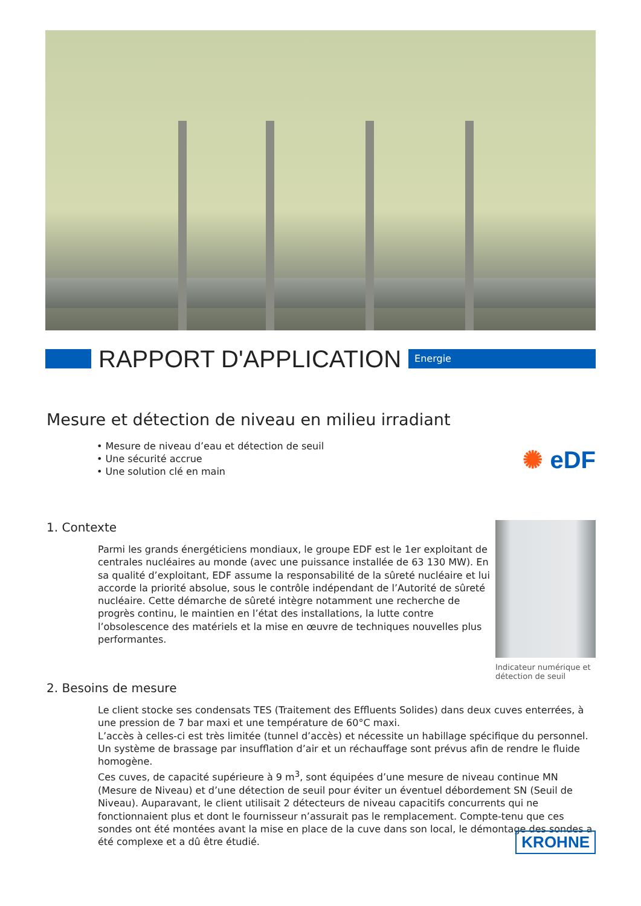RAPPORT D'APPLICATION
Energie
Mesure et détection de niveau en milieu irradiant
• Mesure de niveau d’eau et détection de seuil
• Une sécurité accrue
• Une solution clé en main
✺ eDF
1. Contexte
Parmi les grands énergéticiens mondiaux, le groupe EDF est le 1er exploitant de centrales nucléaires au monde (avec une puissance installée de 63 130 MW). En sa qualité d’exploitant, EDF assume la responsabilité de la sûreté nucléaire et lui accorde la priorité absolue, sous le contrôle indépendant de l’Autorité de sûreté nucléaire. Cette démarche de sûreté intègre notamment une recherche de progrès continu, le maintien en l’état des installations, la lutte contre l’obsolescence des matériels et la mise en œuvre de techniques nouvelles plus performantes.
Indicateur numérique et détection de seuil
2. Besoins de mesure
Le client stocke ses condensats TES (Traitement des Effluents Solides) dans deux cuves enterrées, à une pression de 7 bar maxi et une température de 60°C maxi.
L’accès à celles-ci est très limitée (tunnel d’accès) et nécessite un habillage spécifique du personnel. Un système de brassage par insufflation d’air et un réchauffage sont prévus afin de rendre le fluide homogène.
Ces cuves, de capacité supérieure à 9 m<sup>3</sup>, sont équipées d’une mesure de niveau continue MN (Mesure de Niveau) et d’une détection de seuil pour éviter un éventuel débordement SN (Seuil de Niveau). Auparavant, le client utilisait 2 détecteurs de niveau capacitifs concurrents qui ne fonctionnaient plus et dont le fournisseur n’assurait pas le remplacement. Compte-tenu que ces sondes ont été montées avant la mise en place de la cuve dans son local, le démontage des sondes a été complexe et a dû être étudié.
KROHNE